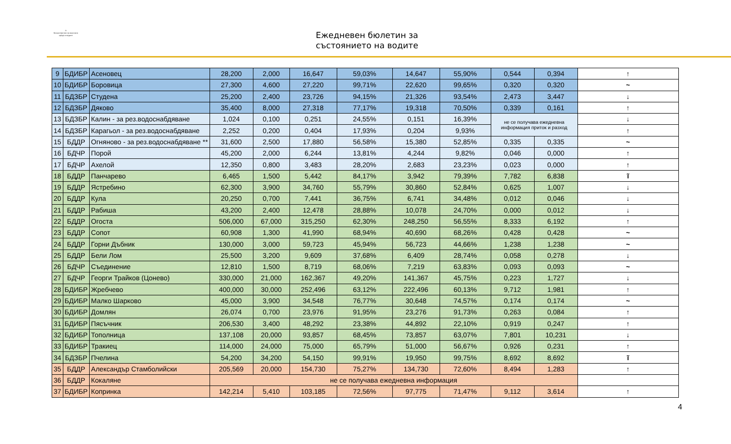≋
Министерство на околната среда и водите
Ежедневен бюлетин за
състоянието на водите
| 9 | БДИБР | Асеновец | 28,200 | 2,000 | 16,647 | 59,03% | 14,647 | 55,90% | 0,544 | 0,394 | ↑ |
| 10 | БДИБР | Боровица | 27,300 | 4,600 | 27,220 | 99,71% | 22,620 | 99,65% | 0,320 | 0,320 | ~ |
| 11 | БДЗБР | Студена | 25,200 | 2,400 | 23,726 | 94,15% | 21,326 | 93,54% | 2,473 | 3,447 | ↓ |
| 12 | БДЗБР | Дяково | 35,400 | 8,000 | 27,318 | 77,17% | 19,318 | 70,50% | 0,339 | 0,161 | ↑ |
| 13 | БДЗБР | Калин - за рез.водоснабдяване | 1,024 | 0,100 | 0,251 | 24,55% | 0,151 | 16,39% | не се получава ежедневна информация приток и разход | | ↓ |
| 14 | БДЗБР | Карагьол - за рез.водоснабдяване | 2,252 | 0,200 | 0,404 | 17,93% | 0,204 | 9,93% | | | ↑ |
| 15 | БДДР | Огняново - за рез.водоснабдяване ** | 31,600 | 2,500 | 17,880 | 56,58% | 15,380 | 52,85% | 0,335 | 0,335 | ~ |
| 16 | БДЧР | Порой | 45,200 | 2,000 | 6,244 | 13,81% | 4,244 | 9,82% | 0,046 | 0,000 | ↑ |
| 17 | БДЧР | Ахелой | 12,350 | 0,800 | 3,483 | 28,20% | 2,683 | 23,23% | 0,023 | 0,000 | ↑ |
| 18 | БДДР | Панчарево | 6,465 | 1,500 | 5,442 | 84,17% | 3,942 | 79,39% | 7,782 | 6,838 | ĩ |
| 19 | БДДР | Ястребино | 62,300 | 3,900 | 34,760 | 55,79% | 30,860 | 52,84% | 0,625 | 1,007 | ↓ |
| 20 | БДДР | Кула | 20,250 | 0,700 | 7,441 | 36,75% | 6,741 | 34,48% | 0,012 | 0,046 | ↓ |
| 21 | БДДР | Рабиша | 43,200 | 2,400 | 12,478 | 28,88% | 10,078 | 24,70% | 0,000 | 0,012 | ↓ |
| 22 | БДДР | Огоста | 506,000 | 67,000 | 315,250 | 62,30% | 248,250 | 56,55% | 8,333 | 6,192 | ↑ |
| 23 | БДДР | Сопот | 60,908 | 1,300 | 41,990 | 68,94% | 40,690 | 68,26% | 0,428 | 0,428 | ~ |
| 24 | БДДР | Горни Дъбник | 130,000 | 3,000 | 59,723 | 45,94% | 56,723 | 44,66% | 1,238 | 1,238 | ~ |
| 25 | БДДР | Бели Лом | 25,500 | 3,200 | 9,609 | 37,68% | 6,409 | 28,74% | 0,058 | 0,278 | ↓ |
| 26 | БДЧР | Съединение | 12,810 | 1,500 | 8,719 | 68,06% | 7,219 | 63,83% | 0,093 | 0,093 | ~ |
| 27 | БДЧР | Георги Трайков (Цонево) | 330,000 | 21,000 | 162,367 | 49,20% | 141,367 | 45,75% | 0,223 | 1,727 | ↓ |
| 28 | БДИБР | Жребчево | 400,000 | 30,000 | 252,496 | 63,12% | 222,496 | 60,13% | 9,712 | 1,981 | ↑ |
| 29 | БДИБР | Малко Шарково | 45,000 | 3,900 | 34,548 | 76,77% | 30,648 | 74,57% | 0,174 | 0,174 | ~ |
| 30 | БДИБР | Домлян | 26,074 | 0,700 | 23,976 | 91,95% | 23,276 | 91,73% | 0,263 | 0,084 | ↑ |
| 31 | БДИБР | Пясъчник | 206,530 | 3,400 | 48,292 | 23,38% | 44,892 | 22,10% | 0,919 | 0,247 | ↑ |
| 32 | БДИБР | Тополница | 137,108 | 20,000 | 93,857 | 68,45% | 73,857 | 63,07% | 7,801 | 10,231 | ↓ |
| 33 | БДИБР | Тракиец | 114,000 | 24,000 | 75,000 | 65,79% | 51,000 | 56,67% | 0,926 | 0,231 | ↑ |
| 34 | БДЗБР | Пчелина | 54,200 | 34,200 | 54,150 | 99,91% | 19,950 | 99,75% | 8,692 | 8,692 | ĩ |
| 35 | БДДР | Александър Стамболийски | 205,569 | 20,000 | 154,730 | 75,27% | 134,730 | 72,60% | 8,494 | 1,283 | ↑ |
| 36 | БДДР | Кокаляне | не се получава ежедневна информация | | | | | | | | |
| 37 | БДИБР | Копринка | 142,214 | 5,410 | 103,185 | 72,56% | 97,775 | 71,47% | 9,112 | 3,614 | ↑ |
4